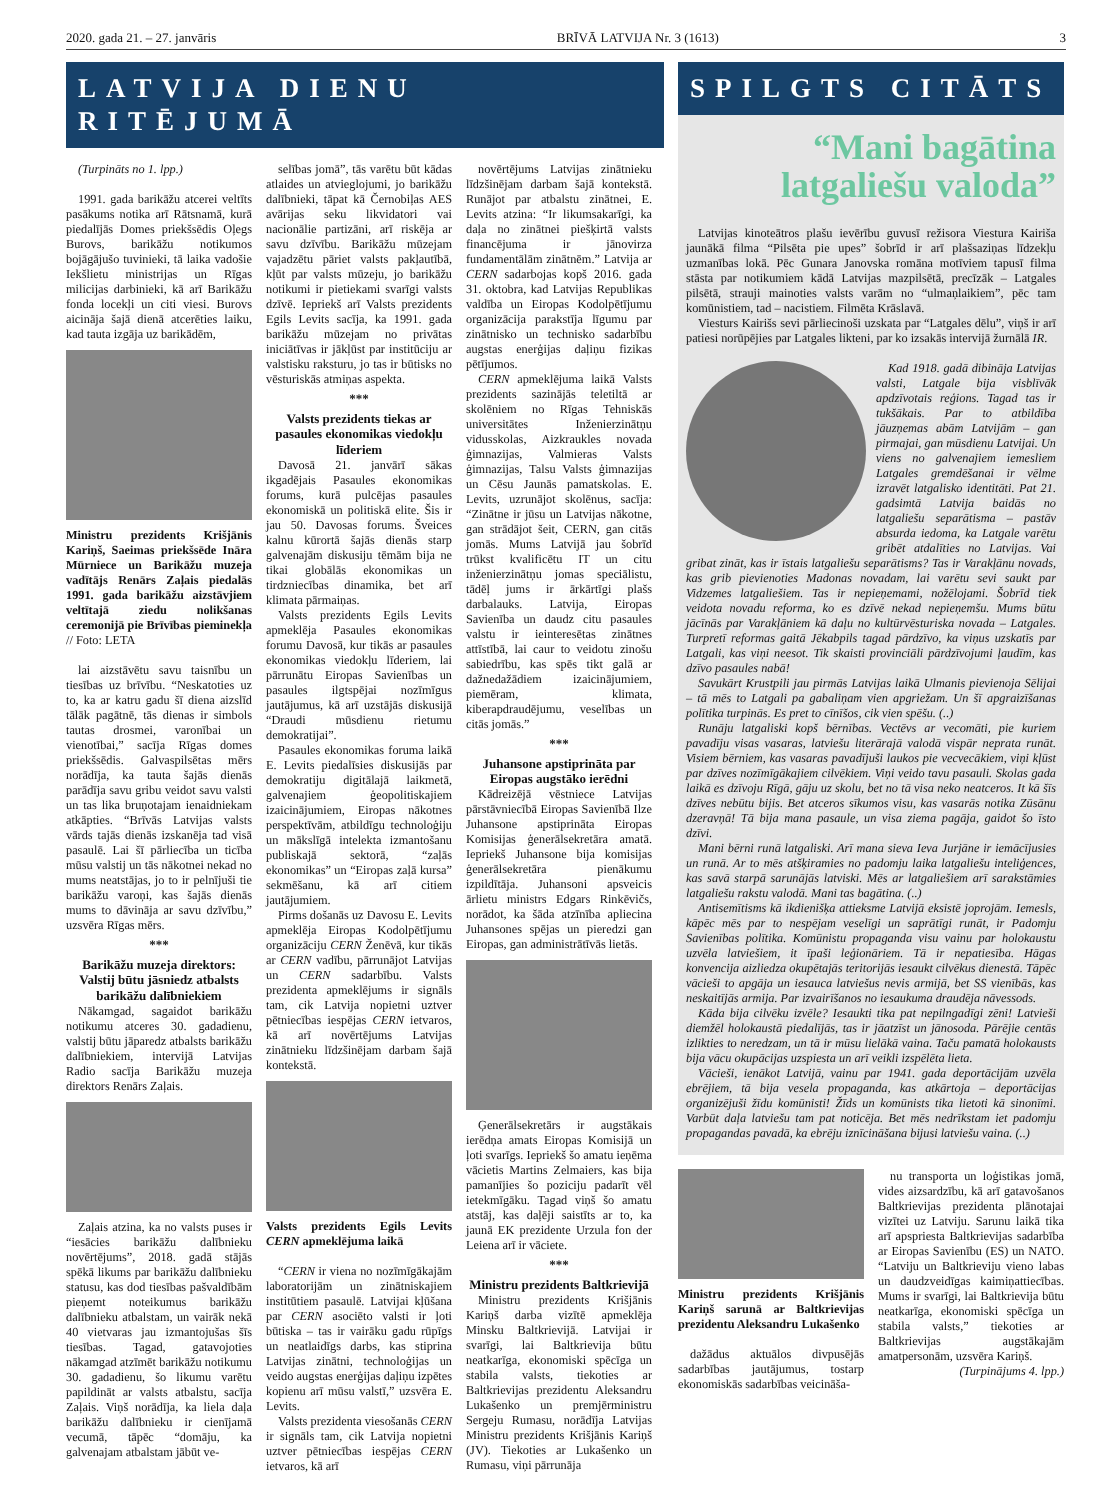2020. gada 21. – 27. janvāris BRĪVĀ LATVIJA Nr. 3 (1613) 3
LATVIJA DIENU RITĒJUMĀ
(Turpināts no 1. lpp.)
1991. gada barikāžu atcerei veltīts pasākums notika arī Rātsnamā, kurā piedalījās Domes priekšsēdis Oļegs Burovs, barikāžu notikumos bojāgājušo tuvinieki, tā laika vadošie Iekšlietu ministrijas un Rīgas milicijas darbinieki, kā arī Barikāžu fonda locekļi un citi viesi. Burovs aicināja šajā dienā atcerēties laiku, kad tauta izgāja uz barikādēm,
Ministru prezidents Krišjānis Kariņš, Saeimas priekšsēde Ināra Mūrniece un Barikāžu muzeja vadītājs Renārs Zaļais piedalās 1991. gada barikāžu aizstāvjiem veltītajā ziedu nolikšanas ceremonijā pie Brīvības pieminekļa // Foto: LETA
lai aizstāvētu savu taisnību un tiesības uz brīvību. “Neskatoties uz to, ka ar katru gadu šī diena aizslīd tālāk pagātnē, tās dienas ir simbols tautas drosmei, varonībai un vienotībai,” sacīja Rīgas domes priekšsēdis. Galvaspilsētas mērs norādīja, ka tauta šajās dienās parādīja savu gribu veidot savu valsti un tas lika bruņotajam ienaidniekam atkāpties. “Brīvās Latvijas valsts vārds tajās dienās izskanēja tad visā pasaulē. Lai šī pārliecība un ticība mūsu valstij un tās nākotnei nekad no mums neatstājas, jo to ir pelnījuši tie barikāžu varoņi, kas šajās dienās mums to dāvināja ar savu dzīvību,” uzsvēra Rīgas mērs.
***
Barikāžu muzeja direktors: Valstij būtu jāsniedz atbalsts barikāžu dalībniekiem
Nākamgad, sagaidot barikāžu notikumu atceres 30. gadadienu, valstij būtu jāparedz atbalsts barikāžu dalībniekiem, intervijā Latvijas Radio sacīja Barikāžu muzeja direktors Renārs Zaļais.
Zaļais atzina, ka no valsts puses ir “iesācies barikāžu dalībnieku novērtējums”, 2018. gadā stājās spēkā likums par barikāžu dalībnieku statusu, kas dod tiesības pašvaldībām pieņemt noteikumus barikāžu dalībnieku atbalstam, un vairāk nekā 40 vietvaras jau izmantojušas šīs tiesības. Tagad, gatavojoties nākamgad atzīmēt barikāžu notikumu 30. gadadienu, šo likumu varētu papildināt ar valsts atbalstu, sacīja Zaļais. Viņš norādīja, ka liela daļa barikāžu dalībnieku ir cienījamā vecumā, tāpēc “domāju, ka galvenajam atbalstam jābūt ve-
selības jomā”, tās varētu būt kādas atlaides un atvieglojumi, jo barikāžu dalībnieki, tāpat kā Černobiļas AES avārijas seku likvidatori vai nacionālie partizāni, arī riskēja ar savu dzīvību. Barikāžu mūzejam vajadzētu pāriet valsts pakļautībā, kļūt par valsts mūzeju, jo barikāžu notikumi ir pietiekami svarīgi valsts dzīvē. Iepriekš arī Valsts prezidents Egils Levits sacīja, ka 1991. gada barikāžu mūzejam no privātas iniciātīvas ir jākļūst par institūciju ar valstisku raksturu, jo tas ir būtisks no vēsturiskās atmiņas aspekta.
***
Valsts prezidents tiekas ar pasaules ekonomikas viedokļu līderiem
Davosā 21. janvārī sākas ikgadējais Pasaules ekonomikas forums, kurā pulcējas pasaules ekonomiskā un politiskā elite. Šis ir jau 50. Davosas forums. Šveices kalnu kūrortā šajās dienās starp galvenajām diskusiju tēmām bija ne tikai globālās ekonomikas un tirdzniecības dinamika, bet arī klimata pārmaiņas.
Valsts prezidents Egils Levits apmeklēja Pasaules ekonomikas forumu Davosā, kur tikās ar pasaules ekonomikas viedokļu līderiem, lai pārrunātu Eiropas Savienības un pasaules ilgtspējai nozīmīgus jautājumus, kā arī uzstājās diskusijā “Draudi mūsdienu rietumu demokratijai”.
Pasaules ekonomikas foruma laikā E. Levits piedalīsies diskusijās par demokratiju digitālajā laikmetā, galvenajiem ģeopolitiskajiem izaicinājumiem, Eiropas nākotnes perspektīvām, atbildīgu technoloģiju un mākslīgā intelekta izmantošanu publiskajā sektorā, “zaļās ekonomikas” un “Eiropas zaļā kursa” sekmēšanu, kā arī citiem jautājumiem.
Pirms došanās uz Davosu E. Levits apmeklēja Eiropas Kodolpētījumu organizāciju CERN Ženēvā, kur tikās ar CERN vadību, pārrunājot Latvijas un CERN sadarbību. Valsts prezidenta apmeklējums ir signāls tam, cik Latvija nopietni uztver pētniecības iespējas CERN ietvaros, kā arī novērtējums Latvijas zinātnieku līdzšinējam darbam šajā kontekstā.
Valsts prezidents Egils Levits CERN apmeklējuma laikā
“CERN ir viena no nozīmīgākajām laboratorijām un zinātniskajiem institūtiem pasaulē. Latvijai kļūšana par CERN asociēto valsti ir ļoti būtiska – tas ir vairāku gadu rūpīgs un neatlaidīgs darbs, kas stiprina Latvijas zinātni, technoloģijas un veido augstas enerģijas daļiņu izpētes kopienu arī mūsu valstī,” uzsvēra E. Levits.
Valsts prezidenta viesošanās CERN ir signāls tam, cik Latvija nopietni uztver pētniecības iespējas CERN ietvaros, kā arī
novērtējums Latvijas zinātnieku līdzšinējam darbam šajā kontekstā. Runājot par atbalstu zinātnei, E. Levits atzina: “Ir likumsakarīgi, ka daļa no zinātnei piešķirtā valsts financējuma ir jānovirza fundamentālām zinātnēm.” Latvija ar CERN sadarbojas kopš 2016. gada 31. oktobra, kad Latvijas Republikas valdība un Eiropas Kodolpētījumu organizācija parakstīja līgumu par zinātnisko un technisko sadarbību augstas enerģijas daļiņu fizikas pētījumos.
CERN apmeklējuma laikā Valsts prezidents sazinājās teletiltā ar skolēniem no Rīgas Tehniskās universitātes Inženierzinātņu vidusskolas, Aizkraukles novada ģimnazijas, Valmieras Valsts ģimnazijas, Talsu Valsts ģimnazijas un Cēsu Jaunās pamatskolas. E. Levits, uzrunājot skolēnus, sacīja: “Zinātne ir jūsu un Latvijas nākotne, gan strādājot šeit, CERN, gan citās jomās. Mums Latvijā jau šobrīd trūkst kvalificētu IT un citu inženierzinātņu jomas speciālistu, tādēļ jums ir ārkārtīgi plašs darbalauks. Latvija, Eiropas Savienība un daudz citu pasaules valstu ir ieinteresētas zinātnes attīstībā, lai caur to veidotu zinošu sabiedrību, kas spēs tikt galā ar dažnedažādiem izaicinājumiem, piemēram, klimata, kiberapdraudējumu, veselības un citās jomās.”
***
Juhansone apstiprināta par Eiropas augstāko ierēdni
Kādreizējā vēstniece Latvijas pārstāvniecībā Eiropas Savienībā Ilze Juhansone apstiprināta Eiropas Komisijas ģenerālsekretāra amatā. Iepriekš Juhansone bija komisijas ģenerālsekretāra pienākumu izpildītāja. Juhansoni apsveicis ārlietu ministrs Edgars Rinkēvičs, norādot, ka šāda atzīnība apliecina Juhansones spējas un pieredzi gan Eiropas, gan administrātīvās lietās.
Ģenerālsekretārs ir augstākais ierēdņa amats Eiropas Komisijā un ļoti svarīgs. Iepriekš šo amatu ieņēma vācietis Martins Zelmaiers, kas bija pamanījies šo poziciju padarīt vēl ietekmīgāku. Tagad viņš šo amatu atstāj, kas daļēji saistīts ar to, ka jaunā EK prezidente Urzula fon der Leiena arī ir vāciete.
***
Ministru prezidents Baltkrievijā
Ministru prezidents Krišjānis Kariņš darba vizītē apmeklēja Minsku Baltkrievijā. Latvijai ir svarīgi, lai Baltkrievija būtu neatkarīga, ekonomiski spēcīga un stabila valsts, tiekoties ar Baltkrievijas prezidentu Aleksandru Lukašenko un premjērministru Sergeju Rumasu, norādīja Latvijas Ministru prezidents Krišjānis Kariņš (JV). Tiekoties ar Lukašenko un Rumasu, viņi pārrunāja
SPILGTS CITĀTS
“Mani bagātina latgaliešu valoda”
Latvijas kinoteātros plašu ievērību guvusī režisora Viestura Kairiša jaunākā filma “Pilsēta pie upes” šobrīd ir arī plašsaziņas līdzekļu uzmanības lokā. Pēc Gunara Janovska romāna motīviem tapusī filma stāsta par notikumiem kādā Latvijas mazpilsētā, precīzāk – Latgales pilsētā, strauji mainoties valsts varām no “ulmaņlaikiem”, pēc tam komūnistiem, tad – nacistiem. Filmēta Krāslavā.
Viesturs Kairišs sevi pārliecinoši uzskata par “Latgales dēlu”, viņš ir arī patiesi norūpējies par Latgales likteni, par ko izsakās intervijā žurnālā IR.
Kad 1918. gadā dibināja Latvijas valsti, Latgale bija visblīvāk apdzīvotais reģions. Tagad tas ir tukšākais. Par to atbildība jāuzņemas abām Latvijām – gan pirmajai, gan mūsdienu Latvijai. Un viens no galvenajiem iemesliem Latgales gremdēšanai ir vēlme izravēt latgalisko identitāti. Pat 21. gadsimtā Latvija baidās no latgaliešu separātisma – pastāv absurda iedoma, ka Latgale varētu gribēt atdalīties no Latvijas. Vai gribat zināt, kas ir īstais latgaliešu separātisms? Tas ir Varakļānu novads, kas grib pievienoties Madonas novadam, lai varētu sevi saukt par Vidzemes latgaliešiem. Tas ir nepieņemami, nožēlojami. Šobrīd tiek veidota novadu reforma, ko es dzīvē nekad nepieņemšu. Mums būtu jācīnās par Varakļāniem kā daļu no kultūrvēsturiska novada – Latgales. Turpretī reformas gaitā Jēkabpils tagad pārdzīvo, ka viņus uzskatīs par Latgali, kas viņi neesot. Tik skaisti provinciāli pārdzīvojumi ļaudīm, kas dzīvo pasaules nabā!
Savukārt Krustpili jau pirmās Latvijas laikā Ulmanis pievienoja Sēlijai – tā mēs to Latgali pa gabaliņam vien apgriežam. Un šī apgraizīšanas polītika turpinās. Es pret to cīnīšos, cik vien spēšu. (..)
Runāju latgaliski kopš bērnības. Vectēvs ar vecomāti, pie kuriem pavadīju visas vasaras, latviešu literārajā valodā vispār neprata runāt. Visiem bērniem, kas vasaras pavadījuši laukos pie vecvecākiem, viņi kļūst par dzīves nozīmīgākajiem cilvēkiem. Viņi veido tavu pasauli. Skolas gada laikā es dzīvoju Rīgā, gāju uz skolu, bet no tā visa neko neatceros. It kā šīs dzīves nebūtu bijis. Bet atceros sīkumos visu, kas vasarās notika Zūsānu dzeravņā! Tā bija mana pasaule, un visa ziema pagāja, gaidot šo īsto dzīvi.
Mani bērni runā latgaliski. Arī mana sieva Ieva Jurjāne ir iemācījusies un runā. Ar to mēs atšķiramies no padomju laika latgaliešu inteliģences, kas savā starpā sarunājās latviski. Mēs ar latgaliešiem arī sarakstāmies latgaliešu rakstu valodā. Mani tas bagātina. (..)
Antisemītisms kā ikdienišķa attieksme Latvijā eksistē joprojām. Iemesls, kāpēc mēs par to nespējam veselīgi un saprātīgi runāt, ir Padomju Savienības polītika. Komūnistu propaganda visu vainu par holokaustu uzvēla latviešiem, it īpaši leģionāriem. Tā ir nepatiesība. Hāgas konvencija aizliedza okupētajās teritorijās iesaukt cilvēkus dienestā. Tāpēc vācieši to apgāja un iesauca latviešus nevis armijā, bet SS vienībās, kas neskaitījās armija. Par izvairīšanos no iesaukuma draudēja nāvessods.
Kāda bija cilvēku izvēle? Iesaukti tika pat nepilngadīgi zēni! Latvieši diemžēl holokaustā piedalījās, tas ir jāatzīst un jānosoda. Pārējie centās izlikties to neredzam, un tā ir mūsu lielākā vaina. Taču pamatā holokausts bija vācu okupācijas uzspiesta un arī veikli izspēlēta lieta.
Vācieši, ienākot Latvijā, vainu par 1941. gada deportācijām uzvēla ebrējiem, tā bija vesela propaganda, kas atkārtoja – deportācijas organizējuši žīdu komūnisti! Žīds un komūnists tika lietoti kā sinonīmi. Varbūt daļa latviešu tam pat noticēja. Bet mēs nedrīkstam iet padomju propagandas pavadā, ka ebrēju iznīcināšana bijusi latviešu vaina. (..)
Ministru prezidents Krišjānis Kariņš sarunā ar Baltkrievijas prezidentu Aleksandru Lukašenko
dažādus aktuālos divpusējās sadarbības jautājumus, tostarp ekonomiskās sadarbības veicināša-
nu transporta un loģistikas jomā, vides aizsardzību, kā arī gatavošanos Baltkrievijas prezidenta plānotajai vizītei uz Latviju. Sarunu laikā tika arī apspriesta Baltkrievijas sadarbība ar Eiropas Savienību (ES) un NATO. “Latviju un Baltkrieviju vieno labas un daudzveidīgas kaimiņattiecības. Mums ir svarīgi, lai Baltkrievija būtu neatkarīga, ekonomiski spēcīga un stabila valsts,” tiekoties ar Baltkrievijas augstākajām amatpersonām, uzsvēra Kariņš.
(Turpinājums 4. lpp.)